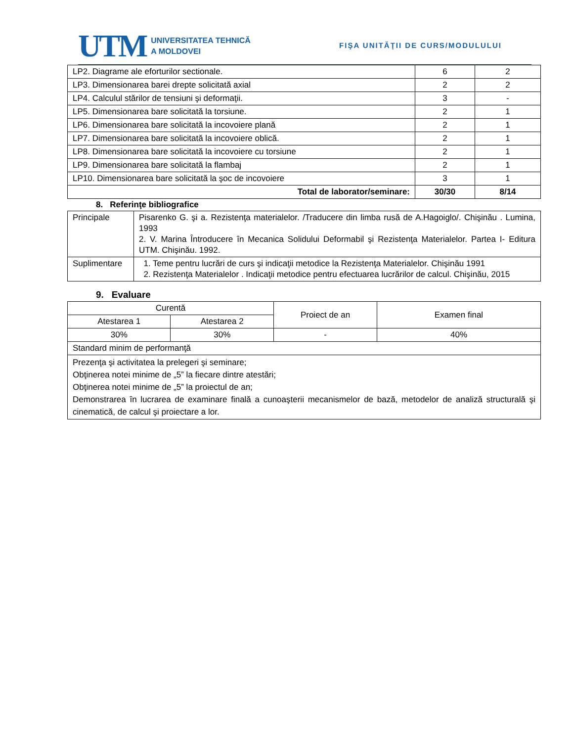UTM
UNIVERSITATEA TEHNICĂ
A MOLDOVEI
FIŞA UNITĂŢII DE CURS/MODULULUI
| LP2. Diagrame ale eforturilor sectionale. | 6 | 2 |
| LP3. Dimensionarea barei drepte solicitată axial | 2 | 2 |
| LP4. Calculul stărilor de tensiuni şi deformaţii. | 3 | - |
| LP5. Dimensionarea bare solicitată la torsiune. | 2 | 1 |
| LP6. Dimensionarea bare solicitată la incovoiere plană | 2 | 1 |
| LP7. Dimensionarea bare solicitată la incovoiere oblică. | 2 | 1 |
| LP8. Dimensionarea bare solicitată la incovoiere cu torsiune | 2 | 1 |
| LP9. Dimensionarea bare solicitată la flambaj | 2 | 1 |
| LP10. Dimensionarea bare solicitată la şoc de incovoiere | 3 | 1 |
| Total de laborator/seminare: | 30/30 | 8/14 |
8. Referinţe bibliografice
| Principale | Pisarenko G. şi a. Rezistenţa materialelor. /Traducere din limba rusă de A.Hagoiglo/. Chişinău . Lumina, 1993 2. V. Marina Întroducere în Mecanica Solidului Deformabil şi Rezistenţa Materialelor. Partea I- Editura UTM. Chişinău. 1992. |
| Suplimentare | 1. Teme pentru lucrări de curs şi indicaţii metodice la Rezistenţa Materialelor. Chişinău 1991 2. Rezistenţa Materialelor . Indicaţii metodice pentru efectuarea lucrărilor de calcul. Chişinău, 2015 |
9. Evaluare
| Curentă | | Proiect de an | Examen final |
| Atestarea 1 | Atestarea 2 | | |
| 30% | 30% | - | 40% |
| Standard minim de performanţă | | | |
| Prezenţa şi activitatea la prelegeri şi seminare; Obţinerea notei minime de „5” la fiecare dintre atestări; Obţinerea notei minime de „5” la proiectul de an; Demonstrarea în lucrarea de examinare finală a cunoaşterii mecanismelor de bază, metodelor de analiză structurală şi cinematică, de calcul şi proiectare a lor. | | | |